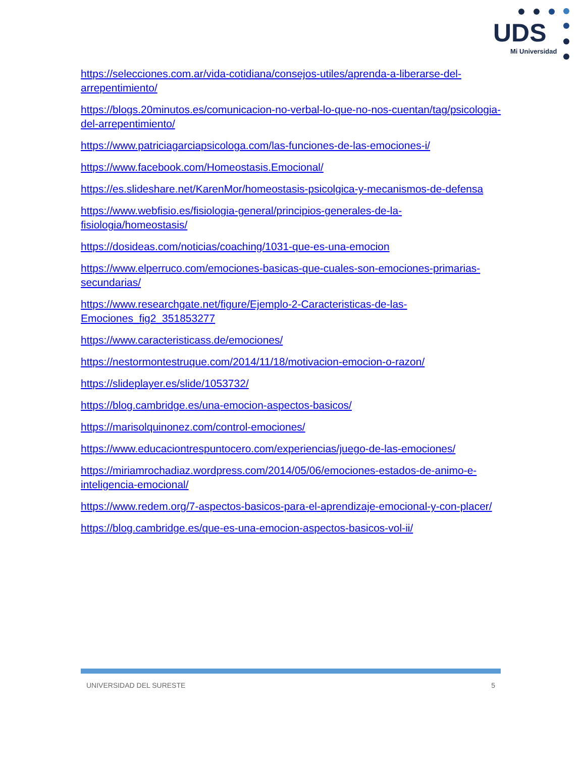UDS
Mi Universidad
https://selecciones.com.ar/vida-cotidiana/consejos-utiles/aprenda-a-liberarse-del-arrepentimiento/
https://blogs.20minutos.es/comunicacion-no-verbal-lo-que-no-nos-cuentan/tag/psicologia-del-arrepentimiento/
https://www.patriciagarciapsicologa.com/las-funciones-de-las-emociones-i/
https://www.facebook.com/Homeostasis.Emocional/
https://es.slideshare.net/KarenMor/homeostasis-psicolgica-y-mecanismos-de-defensa
https://www.webfisio.es/fisiologia-general/principios-generales-de-la-fisiologia/homeostasis/
https://dosideas.com/noticias/coaching/1031-que-es-una-emocion
https://www.elperruco.com/emociones-basicas-que-cuales-son-emociones-primarias-secundarias/
https://www.researchgate.net/figure/Ejemplo-2-Caracteristicas-de-las-Emociones_fig2_351853277
https://www.caracteristicass.de/emociones/
https://nestormontestruque.com/2014/11/18/motivacion-emocion-o-razon/
https://slideplayer.es/slide/1053732/
https://blog.cambridge.es/una-emocion-aspectos-basicos/
https://marisolquinonez.com/control-emociones/
https://www.educaciontrespuntocero.com/experiencias/juego-de-las-emociones/
https://miriamrochadiaz.wordpress.com/2014/05/06/emociones-estados-de-animo-e-inteligencia-emocional/
https://www.redem.org/7-aspectos-basicos-para-el-aprendizaje-emocional-y-con-placer/
https://blog.cambridge.es/que-es-una-emocion-aspectos-basicos-vol-ii/
UNIVERSIDAD DEL SURESTE 5